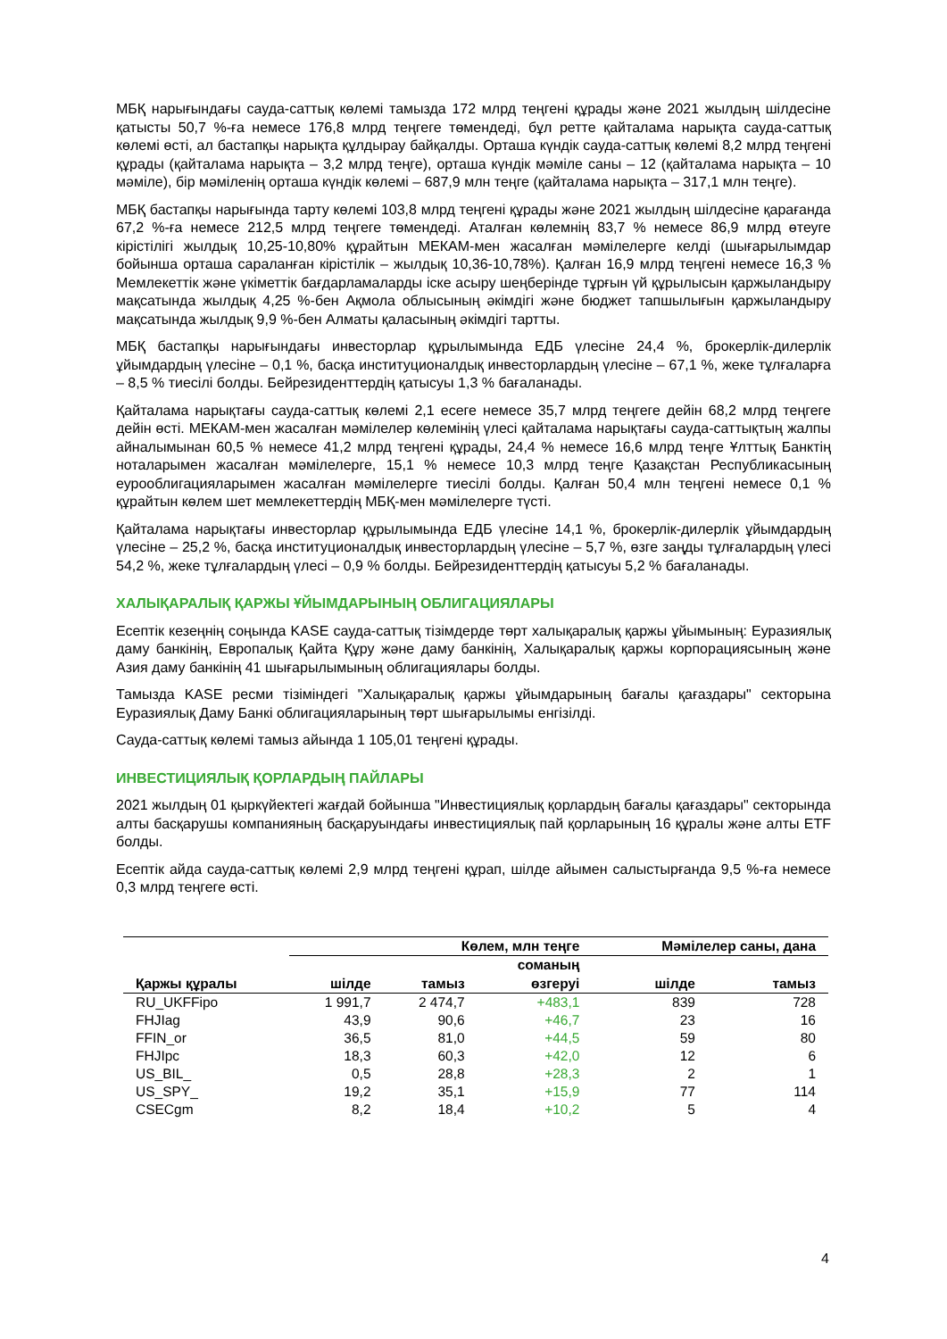МБҚ нарығындағы сауда-саттық көлемі тамызда 172 млрд теңгені құрады және 2021 жылдың шілдесіне қатысты 50,7 %-ға немесе 176,8 млрд теңгеге төмендеді, бұл ретте қайталама нарықта сауда-саттық көлемі өсті, ал бастапқы нарықта құлдырау байқалды. Орташа күндік сауда-саттық көлемі 8,2 млрд теңгені құрады (қайталама нарықта – 3,2 млрд теңге), орташа күндік мәміле саны – 12 (қайталама нарықта – 10 мәміле), бір мәміленің орташа күндік көлемі – 687,9 млн теңге (қайталама нарықта – 317,1 млн теңге).
МБҚ бастапқы нарығында тарту көлемі 103,8 млрд теңгені құрады және 2021 жылдың шілдесіне қарағанда 67,2 %-ға немесе 212,5 млрд теңгеге төмендеді. Аталған көлемнің 83,7 % немесе 86,9 млрд өтеуге кірістілігі жылдық 10,25-10,80% құрайтын МЕКАМ-мен жасалған мәмілелерге келді (шығарылымдар бойынша орташа сараланған кірістілік – жылдық 10,36-10,78%). Қалған 16,9 млрд теңгені немесе 16,3 % Мемлекеттік және үкіметтік бағдарламаларды іске асыру шеңберінде тұрғын үй құрылысын қаржыландыру мақсатында жылдық 4,25 %-бен Ақмола облысының әкімдігі және бюджет тапшылығын қаржыландыру мақсатында жылдық 9,9 %-бен Алматы қаласының әкімдігі тартты.
МБҚ бастапқы нарығындағы инвесторлар құрылымында ЕДБ үлесіне 24,4 %, брокерлік-дилерлік ұйымдардың үлесіне – 0,1 %, басқа институционалдық инвесторлардың үлесіне – 67,1 %, жеке тұлғаларға – 8,5 % тиесілі болды. Бейрезиденттердің қатысуы 1,3 % бағаланады.
Қайталама нарықтағы сауда-саттық көлемі 2,1 есеге немесе 35,7 млрд теңгеге дейін 68,2 млрд теңгеге дейін өсті. МЕКАМ-мен жасалған мәмілелер көлемінің үлесі қайталама нарықтағы сауда-саттықтың жалпы айналымынан 60,5 % немесе 41,2 млрд теңгені құрады, 24,4 % немесе 16,6 млрд теңге Ұлттық Банктің ноталарымен жасалған мәмілелерге, 15,1 % немесе 10,3 млрд теңге Қазақстан Республикасының еурооблигацияларымен жасалған мәмілелерге тиесілі болды. Қалған 50,4 млн теңгені немесе 0,1 % құрайтын көлем шет мемлекеттердің МБҚ-мен мәмілелерге түсті.
Қайталама нарықтағы инвесторлар құрылымында ЕДБ үлесіне 14,1 %, брокерлік-дилерлік ұйымдардың үлесіне – 25,2 %, басқа институционалдық инвесторлардың үлесіне – 5,7 %, өзге заңды тұлғалардың үлесі 54,2 %, жеке тұлғалардың үлесі – 0,9 % болды. Бейрезиденттердің қатысуы 5,2 % бағаланады.
ХАЛЫҚАРАЛЫҚ ҚАРЖЫ ҰЙЫМДАРЫНЫҢ ОБЛИГАЦИЯЛАРЫ
Есептік кезеңнің соңында KASE сауда-саттық тізімдерде төрт халықаралық қаржы ұйымының: Еуразиялық даму банкінің, Европалық Қайта Құру және даму банкінің, Халықаралық қаржы корпорациясының және Азия даму банкінің 41 шығарылымының облигациялары болды.
Тамызда KASE ресми тізіміндегі "Халықаралық қаржы ұйымдарының бағалы қағаздары" секторына Еуразиялық Даму Банкі облигацияларының төрт шығарылымы енгізілді.
Сауда-саттық көлемі тамыз айында 1 105,01 теңгені құрады.
ИНВЕСТИЦИЯЛЫҚ ҚОРЛАРДЫҢ ПАЙЛАРЫ
2021 жылдың 01 қыркүйектегі жағдай бойынша "Инвестициялық қорлардың бағалы қағаздары" секторында алты басқарушы компанияның басқаруындағы инвестициялық пай қорларының 16 құралы және алты ETF болды.
Есептік айда сауда-саттық көлемі 2,9 млрд теңгені құрап, шілде айымен салыстырғанда 9,5 %-ға немесе 0,3 млрд теңгеге өсті.
| | Көлем, млн теңге | | | Мәмілелер саны, дана | |
| --- | --- | --- | --- | --- | --- |
| Қаржы құралы | шілде | тамыз | соманың өзгеруі | шілде | тамыз |
| RU_UKFFipo | 1 991,7 | 2 474,7 | +483,1 | 839 | 728 |
| FHJIag | 43,9 | 90,6 | +46,7 | 23 | 16 |
| FFIN_or | 36,5 | 81,0 | +44,5 | 59 | 80 |
| FHJIpc | 18,3 | 60,3 | +42,0 | 12 | 6 |
| US_BIL_ | 0,5 | 28,8 | +28,3 | 2 | 1 |
| US_SPY_ | 19,2 | 35,1 | +15,9 | 77 | 114 |
| CSECgm | 8,2 | 18,4 | +10,2 | 5 | 4 |
4